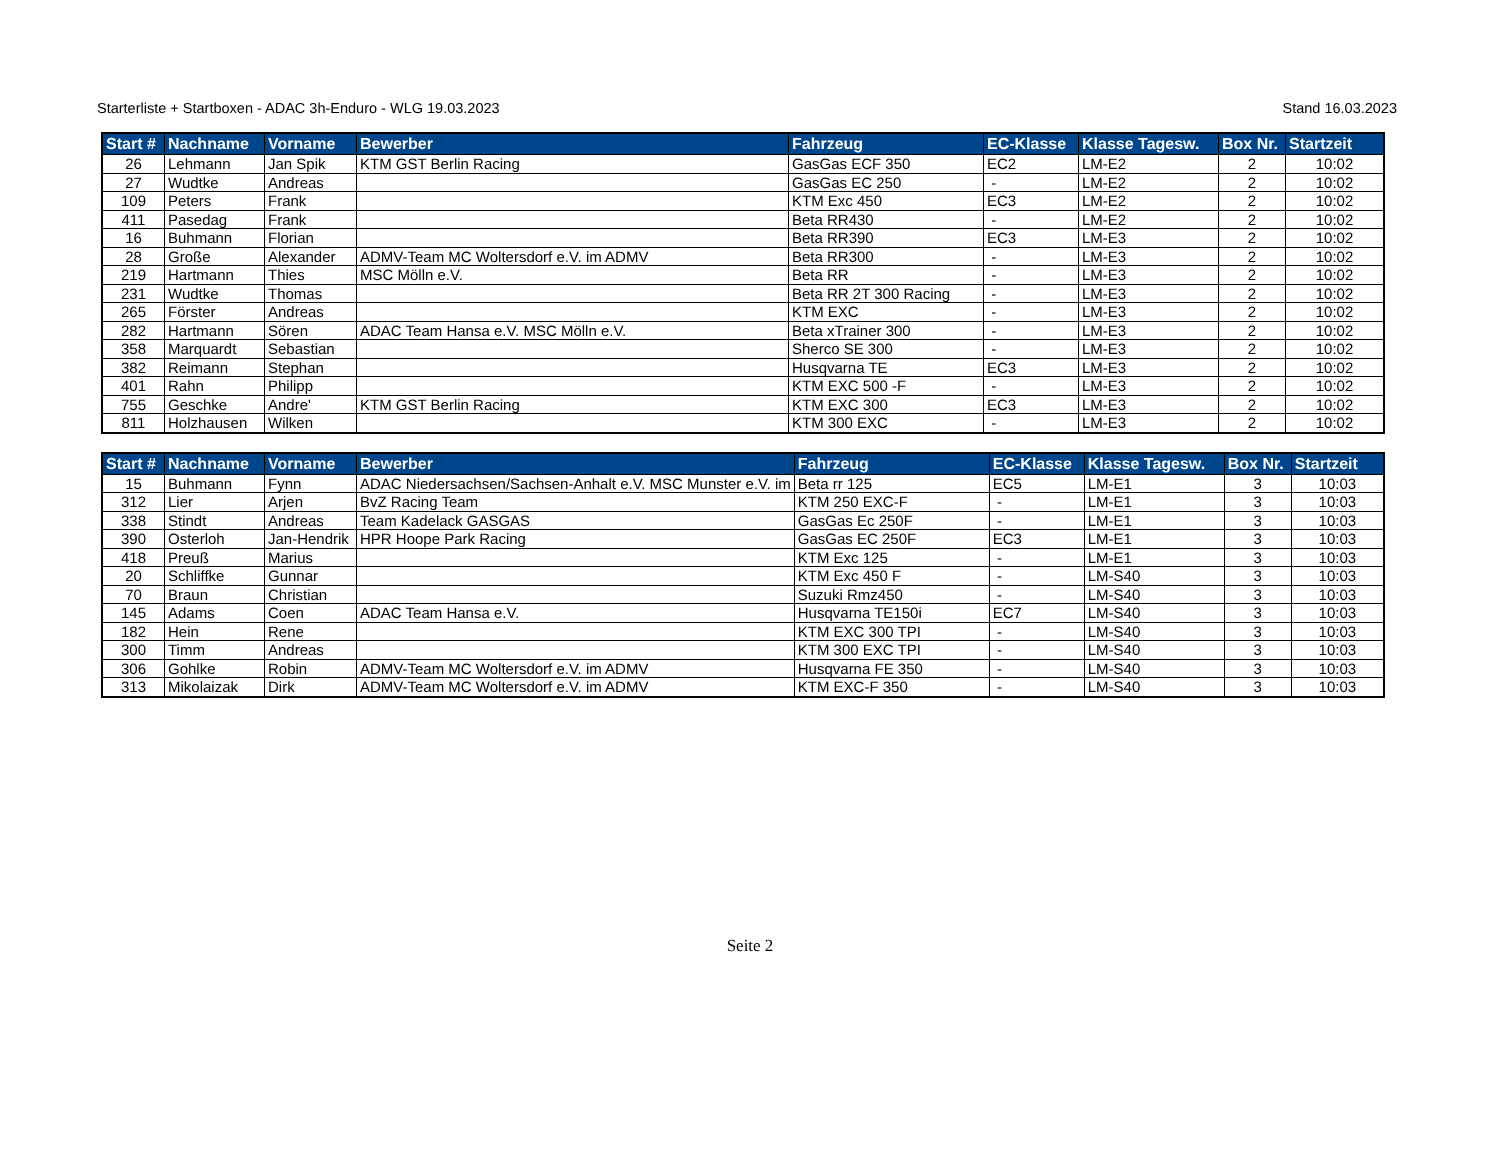Starterliste + Startboxen - ADAC 3h-Enduro - WLG 19.03.2023 Stand 16.03.2023
| Start # | Nachname | Vorname | Bewerber | Fahrzeug | EC-Klasse | Klasse Tagesw. | Box Nr. | Startzeit |
| --- | --- | --- | --- | --- | --- | --- | --- | --- |
| 26 | Lehmann | Jan Spik | KTM GST Berlin Racing | GasGas ECF 350 | EC2 | LM-E2 | 2 | 10:02 |
| 27 | Wudtke | Andreas | | GasGas EC 250 | - | LM-E2 | 2 | 10:02 |
| 109 | Peters | Frank | | KTM Exc 450 | EC3 | LM-E2 | 2 | 10:02 |
| 411 | Pasedag | Frank | | Beta RR430 | - | LM-E2 | 2 | 10:02 |
| 16 | Buhmann | Florian | | Beta RR390 | EC3 | LM-E3 | 2 | 10:02 |
| 28 | Große | Alexander | ADMV-Team MC Woltersdorf e.V. im ADMV | Beta RR300 | - | LM-E3 | 2 | 10:02 |
| 219 | Hartmann | Thies | MSC Mölln e.V. | Beta RR | - | LM-E3 | 2 | 10:02 |
| 231 | Wudtke | Thomas | | Beta RR 2T 300 Racing | - | LM-E3 | 2 | 10:02 |
| 265 | Förster | Andreas | | KTM EXC | - | LM-E3 | 2 | 10:02 |
| 282 | Hartmann | Sören | ADAC Team Hansa e.V. MSC Mölln e.V. | Beta xTrainer 300 | - | LM-E3 | 2 | 10:02 |
| 358 | Marquardt | Sebastian | | Sherco SE 300 | - | LM-E3 | 2 | 10:02 |
| 382 | Reimann | Stephan | | Husqvarna TE | EC3 | LM-E3 | 2 | 10:02 |
| 401 | Rahn | Philipp | | KTM EXC 500 -F | - | LM-E3 | 2 | 10:02 |
| 755 | Geschke | Andre' | KTM GST Berlin Racing | KTM EXC 300 | EC3 | LM-E3 | 2 | 10:02 |
| 811 | Holzhausen | Wilken | | KTM 300 EXC | - | LM-E3 | 2 | 10:02 |
| Start # | Nachname | Vorname | Bewerber | Fahrzeug | EC-Klasse | Klasse Tagesw. | Box Nr. | Startzeit |
| --- | --- | --- | --- | --- | --- | --- | --- | --- |
| 15 | Buhmann | Fynn | ADAC Niedersachsen/Sachsen-Anhalt e.V. MSC Munster e.V. im | Beta rr 125 | EC5 | LM-E1 | 3 | 10:03 |
| 312 | Lier | Arjen | BvZ Racing Team | KTM 250 EXC-F | - | LM-E1 | 3 | 10:03 |
| 338 | Stindt | Andreas | Team Kadelack GASGAS | GasGas Ec 250F | - | LM-E1 | 3 | 10:03 |
| 390 | Osterloh | Jan-Hendrik | HPR Hoope Park Racing | GasGas EC 250F | EC3 | LM-E1 | 3 | 10:03 |
| 418 | Preuß | Marius | | KTM Exc 125 | - | LM-E1 | 3 | 10:03 |
| 20 | Schliffke | Gunnar | | KTM Exc 450 F | - | LM-S40 | 3 | 10:03 |
| 70 | Braun | Christian | | Suzuki Rmz450 | - | LM-S40 | 3 | 10:03 |
| 145 | Adams | Coen | ADAC Team Hansa e.V. | Husqvarna TE150i | EC7 | LM-S40 | 3 | 10:03 |
| 182 | Hein | Rene | | KTM EXC 300 TPI | - | LM-S40 | 3 | 10:03 |
| 300 | Timm | Andreas | | KTM 300 EXC TPI | - | LM-S40 | 3 | 10:03 |
| 306 | Gohlke | Robin | ADMV-Team MC Woltersdorf e.V. im ADMV | Husqvarna FE 350 | - | LM-S40 | 3 | 10:03 |
| 313 | Mikolaizak | Dirk | ADMV-Team MC Woltersdorf e.V. im ADMV | KTM EXC-F 350 | - | LM-S40 | 3 | 10:03 |
Seite 2